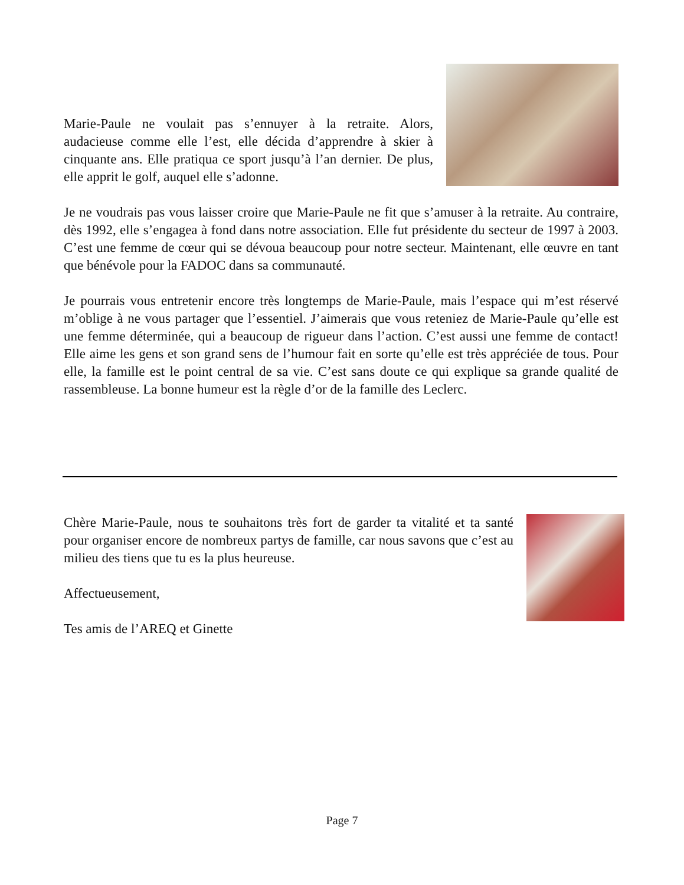Marie-Paule ne voulait pas s’ennuyer à la retraite. Alors, audacieuse comme elle l’est, elle décida d’apprendre à skier à cinquante ans. Elle pratiqua ce sport jusqu’à l’an dernier. De plus, elle apprit le golf, auquel elle s’adonne.
Je ne voudrais pas vous laisser croire que Marie-Paule ne fit que s’amuser à la retraite. Au contraire, dès 1992, elle s’engagea à fond dans notre association. Elle fut présidente du secteur de 1997 à 2003. C’est une femme de cœur qui se dévoua beaucoup pour notre secteur. Maintenant, elle œuvre en tant que bénévole pour la FADOC dans sa communauté.
Je pourrais vous entretenir encore très longtemps de Marie-Paule, mais l’espace qui m’est réservé m’oblige à ne vous partager que l’essentiel. J’aimerais que vous reteniez de Marie-Paule qu’elle est une femme déterminée, qui a beaucoup de rigueur dans l’action. C’est aussi une femme de contact! Elle aime les gens et son grand sens de l’humour fait en sorte qu’elle est très appréciée de tous. Pour elle, la famille est le point central de sa vie. C’est sans doute ce qui explique sa grande qualité de rassembleuse. La bonne humeur est la règle d’or de la famille des Leclerc.
Chère Marie-Paule, nous te souhaitons très fort de garder ta vitalité et ta santé pour organiser encore de nombreux partys de famille, car nous savons que c’est au milieu des tiens que tu es la plus heureuse.
Affectueusement,
Tes amis de l’AREQ et Ginette
Page 7